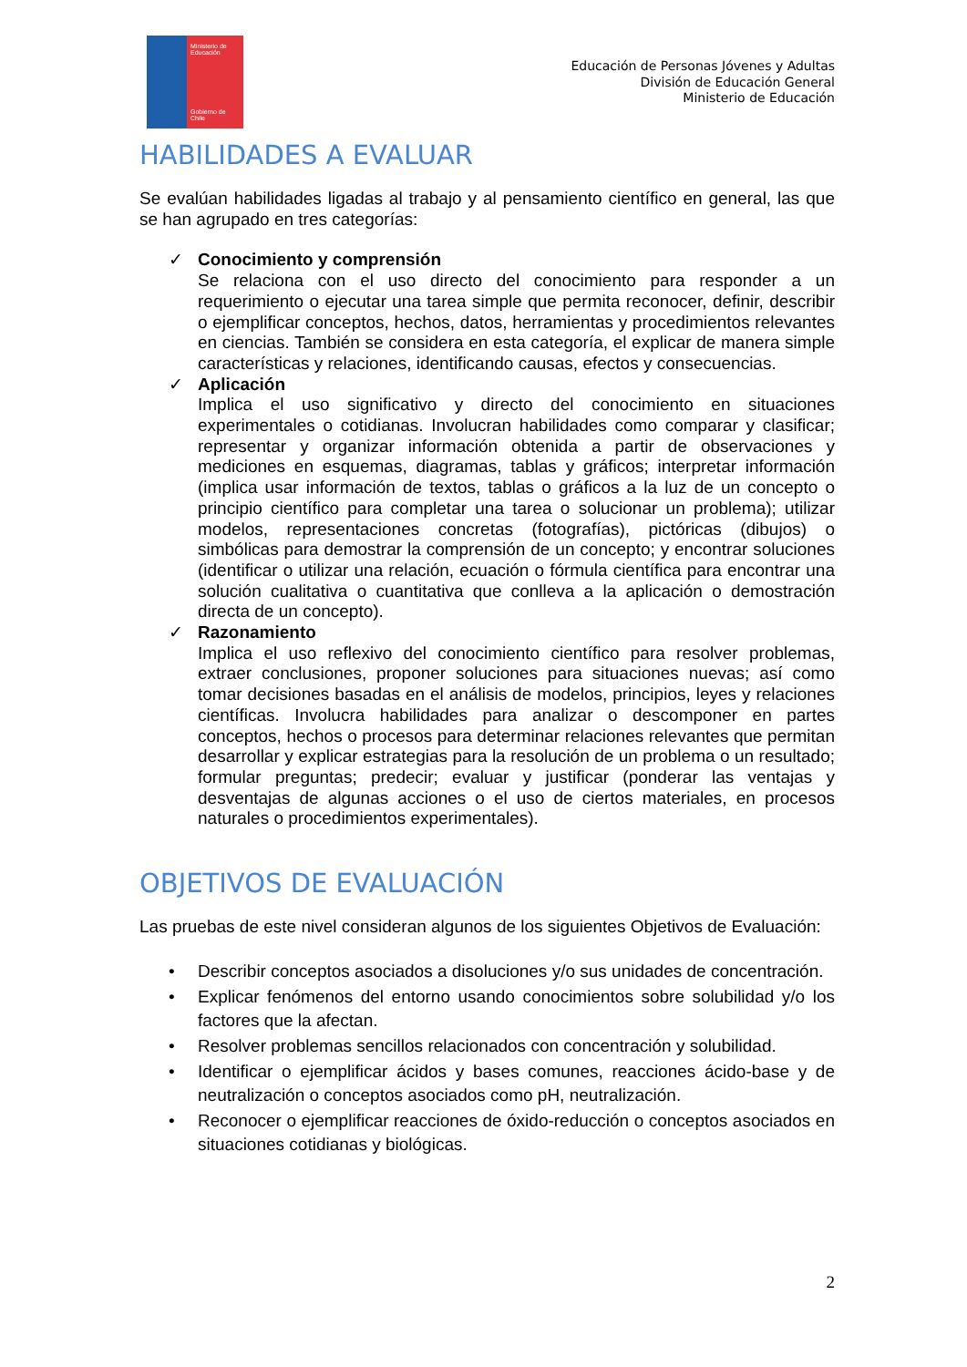Ministerio de Educación
Gobierno de Chile
Educación de Personas Jóvenes y Adultas
División de Educación General
Ministerio de Educación
HABILIDADES A EVALUAR
Se evalúan habilidades ligadas al trabajo y al pensamiento científico en general, las que se han agrupado en tres categorías:
✓ Conocimiento y comprensión
Se relaciona con el uso directo del conocimiento para responder a un requerimiento o ejecutar una tarea simple que permita reconocer, definir, describir o ejemplificar conceptos, hechos, datos, herramientas y procedimientos relevantes en ciencias. También se considera en esta categoría, el explicar de manera simple características y relaciones, identificando causas, efectos y consecuencias.
✓ Aplicación
Implica el uso significativo y directo del conocimiento en situaciones experimentales o cotidianas. Involucran habilidades como comparar y clasificar; representar y organizar información obtenida a partir de observaciones y mediciones en esquemas, diagramas, tablas y gráficos; interpretar información (implica usar información de textos, tablas o gráficos a la luz de un concepto o principio científico para completar una tarea o solucionar un problema); utilizar modelos, representaciones concretas (fotografías), pictóricas (dibujos) o simbólicas para demostrar la comprensión de un concepto; y encontrar soluciones (identificar o utilizar una relación, ecuación o fórmula científica para encontrar una solución cualitativa o cuantitativa que conlleva a la aplicación o demostración directa de un concepto).
✓ Razonamiento
Implica el uso reflexivo del conocimiento científico para resolver problemas, extraer conclusiones, proponer soluciones para situaciones nuevas; así como tomar decisiones basadas en el análisis de modelos, principios, leyes y relaciones científicas. Involucra habilidades para analizar o descomponer en partes conceptos, hechos o procesos para determinar relaciones relevantes que permitan desarrollar y explicar estrategias para la resolución de un problema o un resultado; formular preguntas; predecir; evaluar y justificar (ponderar las ventajas y desventajas de algunas acciones o el uso de ciertos materiales, en procesos naturales o procedimientos experimentales).
OBJETIVOS DE EVALUACIÓN
Las pruebas de este nivel consideran algunos de los siguientes Objetivos de Evaluación:
• Describir conceptos asociados a disoluciones y/o sus unidades de concentración.
• Explicar fenómenos del entorno usando conocimientos sobre solubilidad y/o los factores que la afectan.
• Resolver problemas sencillos relacionados con concentración y solubilidad.
• Identificar o ejemplificar ácidos y bases comunes, reacciones ácido-base y de neutralización o conceptos asociados como pH, neutralización.
• Reconocer o ejemplificar reacciones de óxido-reducción o conceptos asociados en situaciones cotidianas y biológicas.
2